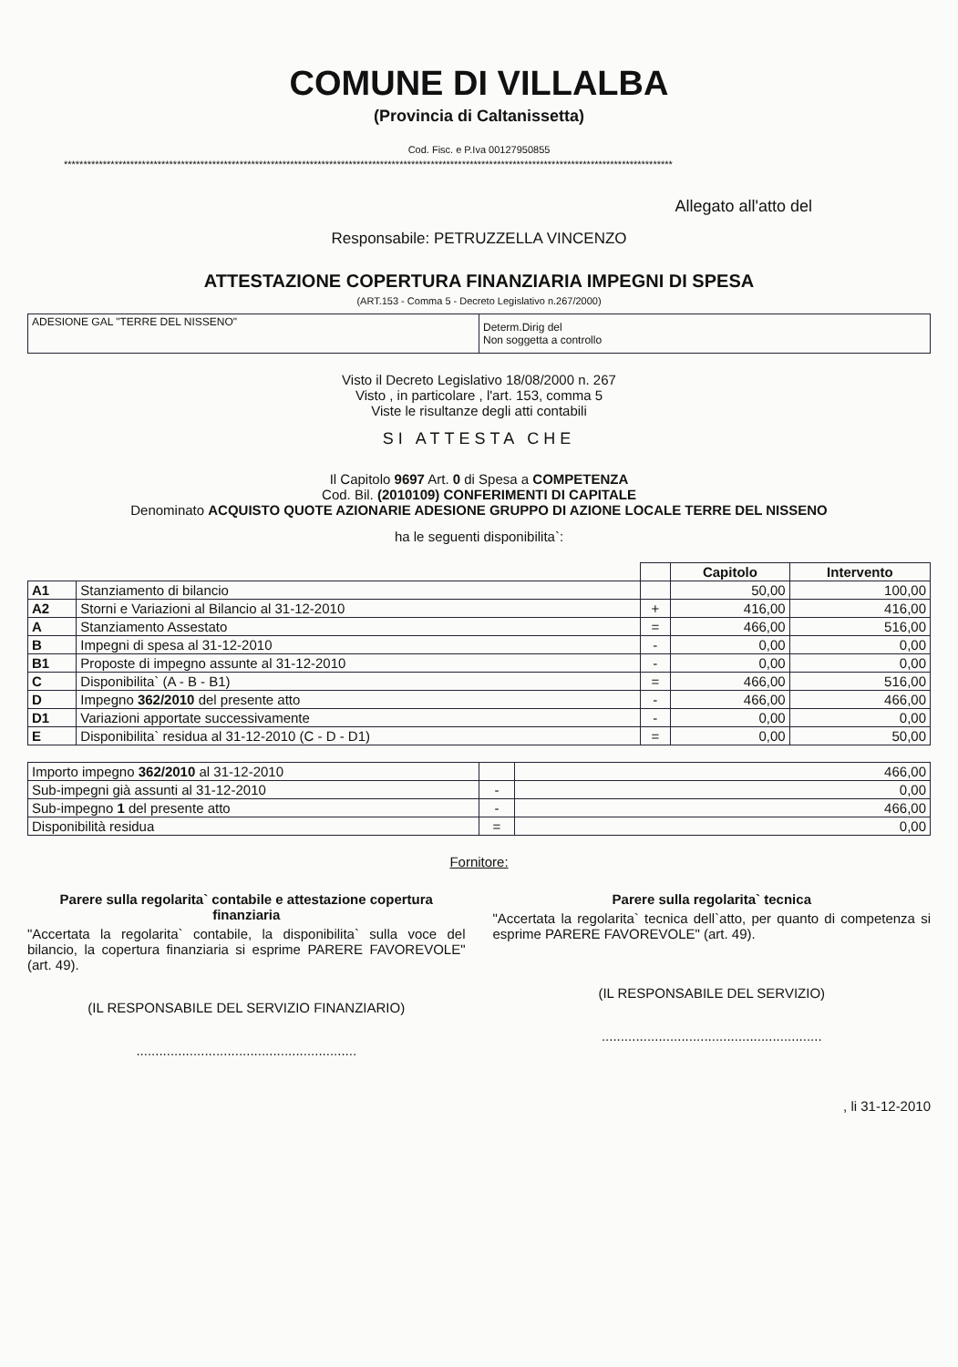COMUNE DI VILLALBA
(Provincia di Caltanissetta)
Cod. Fisc. e P.Iva 00127950855
************************************************************************************************************************************************************
Allegato all'atto del
Responsabile: PETRUZZELLA VINCENZO
ATTESTAZIONE COPERTURA FINANZIARIA IMPEGNI DI SPESA
(ART.153 - Comma 5 - Decreto Legislativo n.267/2000)
| ADESIONE GAL "TERRE DEL NISSENO" | Determ.Dirig del Non soggetta a controllo |
Visto il Decreto Legislativo 18/08/2000 n. 267
Visto , in particolare , l'art. 153, comma 5
Viste le risultanze degli atti contabili
SI ATTESTA CHE
Il Capitolo 9697 Art. 0 di Spesa a COMPETENZA
Cod. Bil. (2010109) CONFERIMENTI DI CAPITALE
Denominato ACQUISTO QUOTE AZIONARIE ADESIONE GRUPPO DI AZIONE LOCALE TERRE DEL NISSENO
ha le seguenti disponibilita`:
| | | | Capitolo | Intervento |
| --- | --- | --- | --- | --- |
| A1 | Stanziamento di bilancio | | 50,00 | 100,00 |
| A2 | Storni e Variazioni al Bilancio al 31-12-2010 | + | 416,00 | 416,00 |
| A | Stanziamento Assestato | = | 466,00 | 516,00 |
| B | Impegni di spesa al 31-12-2010 | - | 0,00 | 0,00 |
| B1 | Proposte di impegno assunte al 31-12-2010 | - | 0,00 | 0,00 |
| C | Disponibilita` (A - B - B1) | = | 466,00 | 516,00 |
| D | Impegno 362/2010 del presente atto | - | 466,00 | 466,00 |
| D1 | Variazioni apportate successivamente | - | 0,00 | 0,00 |
| E | Disponibilita` residua al 31-12-2010 (C - D - D1) | = | 0,00 | 50,00 |
| Importo impegno 362/2010 al 31-12-2010 | | 466,00 |
| Sub-impegni già assunti al 31-12-2010 | - | 0,00 |
| Sub-impegno 1 del presente atto | - | 466,00 |
| Disponibilità residua | = | 0,00 |
Fornitore:
Parere sulla regolarita` contabile e attestazione copertura finanziaria
"Accertata la regolarita` contabile, la disponibilita` sulla voce del bilancio, la copertura finanziaria si esprime PARERE FAVOREVOLE" (art. 49).
(IL RESPONSABILE DEL SERVIZIO FINANZIARIO)
..........................................................
Parere sulla regolarita` tecnica
"Accertata la regolarita` tecnica dell`atto, per quanto di competenza si esprime PARERE FAVOREVOLE" (art. 49).
(IL RESPONSABILE DEL SERVIZIO)
..........................................................
, li 31-12-2010